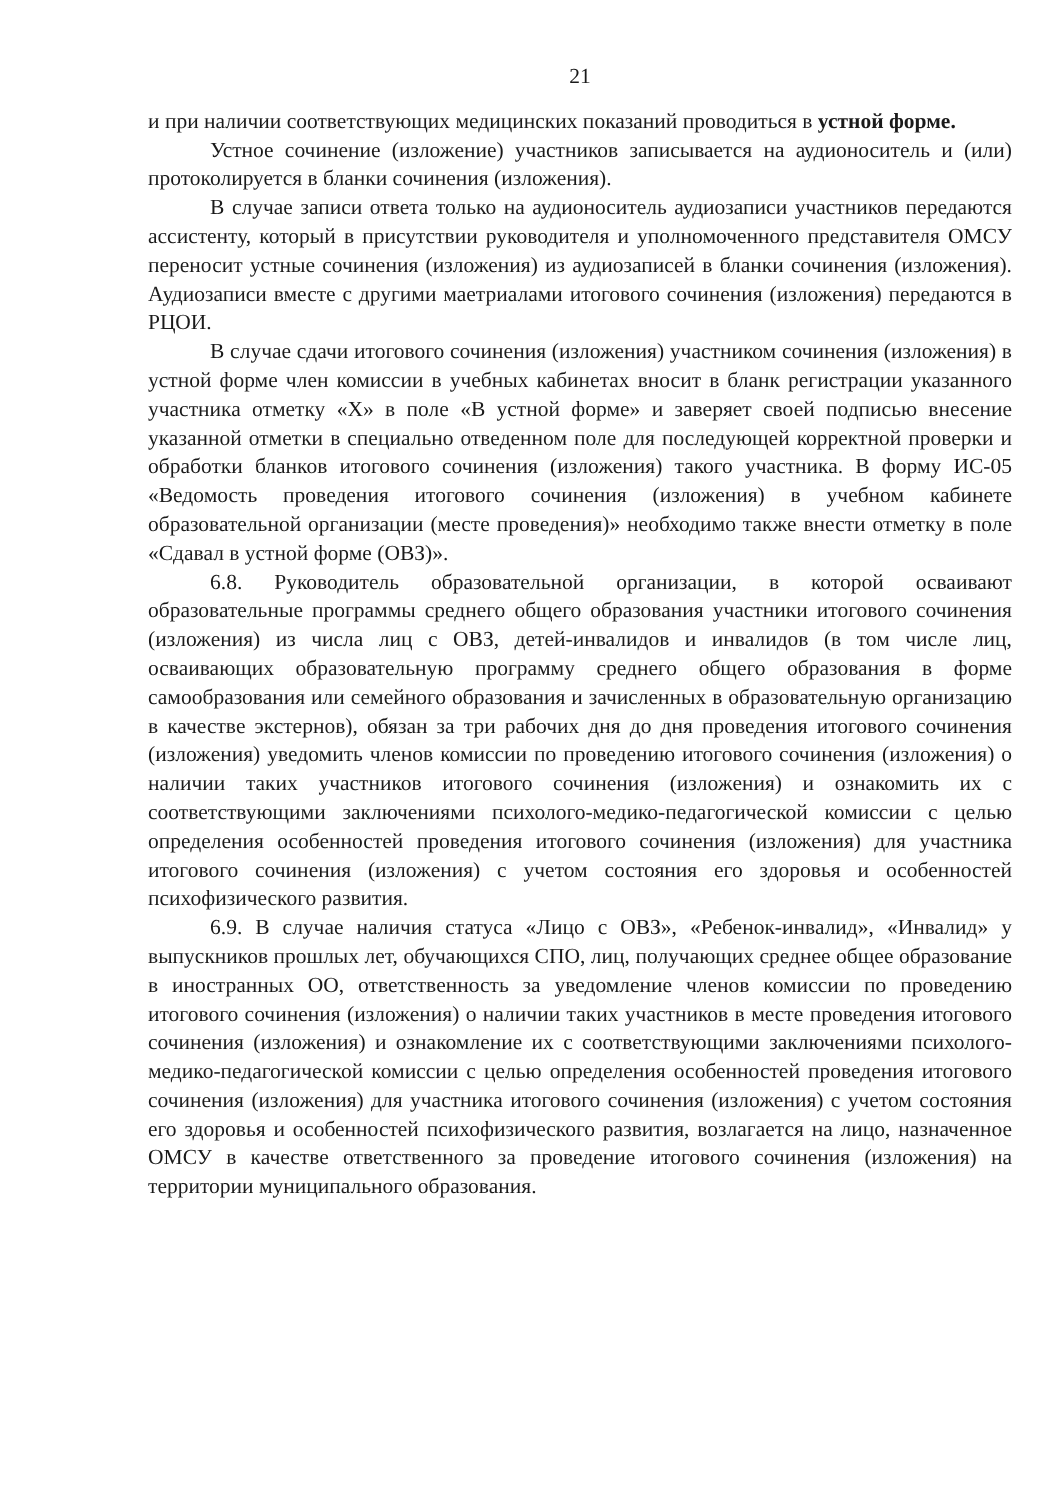21
и при наличии соответствующих медицинских показаний проводиться в устной форме.
Устное сочинение (изложение) участников записывается на аудионоситель и (или) протоколируется в бланки сочинения (изложения).
В случае записи ответа только на аудионоситель аудиозаписи участников передаются ассистенту, который в присутствии руководителя и уполномоченного представителя ОМСУ переносит устные сочинения (изложения) из аудиозаписей в бланки сочинения (изложения). Аудиозаписи вместе с другими маетриалами итогового сочинения (изложения) передаются в РЦОИ.
В случае сдачи итогового сочинения (изложения) участником сочинения (изложения) в устной форме член комиссии в учебных кабинетах вносит в бланк регистрации указанного участника отметку «X» в поле «В устной форме» и заверяет своей подписью внесение указанной отметки в специально отведенном поле для последующей корректной проверки и обработки бланков итогового сочинения (изложения) такого участника. В форму ИС-05 «Ведомость проведения итогового сочинения (изложения) в учебном кабинете образовательной организации (месте проведения)» необходимо также внести отметку в поле «Сдавал в устной форме (ОВЗ)».
6.8. Руководитель образовательной организации, в которой осваивают образовательные программы среднего общего образования участники итогового сочинения (изложения) из числа лиц с ОВЗ, детей-инвалидов и инвалидов (в том числе лиц, осваивающих образовательную программу среднего общего образования в форме самообразования или семейного образования и зачисленных в образовательную организацию в качестве экстернов), обязан за три рабочих дня до дня проведения итогового сочинения (изложения) уведомить членов комиссии по проведению итогового сочинения (изложения) о наличии таких участников итогового сочинения (изложения) и ознакомить их с соответствующими заключениями психолого-медико-педагогической комиссии с целью определения особенностей проведения итогового сочинения (изложения) для участника итогового сочинения (изложения) с учетом состояния его здоровья и особенностей психофизического развития.
6.9. В случае наличия статуса «Лицо с ОВЗ», «Ребенок-инвалид», «Инвалид» у выпускников прошлых лет, обучающихся СПО, лиц, получающих среднее общее образование в иностранных ОО, ответственность за уведомление членов комиссии по проведению итогового сочинения (изложения) о наличии таких участников в месте проведения итогового сочинения (изложения) и ознакомление их с соответствующими заключениями психолого-медико-педагогической комиссии с целью определения особенностей проведения итогового сочинения (изложения) для участника итогового сочинения (изложения) с учетом состояния его здоровья и особенностей психофизического развития, возлагается на лицо, назначенное ОМСУ в качестве ответственного за проведение итогового сочинения (изложения) на территории муниципального образования.